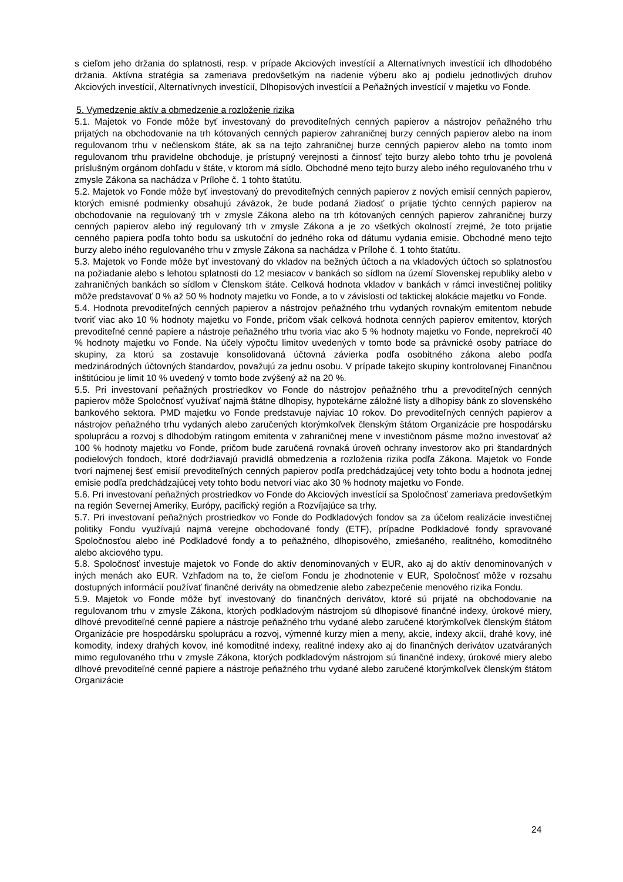s cieľom jeho držania do splatnosti, resp. v prípade Akciových investícií a Alternatívnych investícií ich dlhodobého držania. Aktívna stratégia sa zameriava predovšetkým na riadenie výberu ako aj podielu jednotlivých druhov Akciových investícií, Alternatívnych investícií, Dlhopisových investícií a Peňažných investícií v majetku vo Fonde.
5. Vymedzenie aktív a obmedzenie a rozloženie rizika
5.1. Majetok vo Fonde môže byť investovaný do prevoditeľných cenných papierov a nástrojov peňažného trhu prijatých na obchodovanie na trh kótovaných cenných papierov zahraničnej burzy cenných papierov alebo na inom regulovanom trhu v nečlenskom štáte, ak sa na tejto zahraničnej burze cenných papierov alebo na tomto inom regulovanom trhu pravidelne obchoduje, je prístupný verejnosti a činnosť tejto burzy alebo tohto trhu je povolená príslušným orgánom dohľadu v štáte, v ktorom má sídlo. Obchodné meno tejto burzy alebo iného regulovaného trhu v zmysle Zákona sa nachádza v Prílohe č. 1 tohto štatútu.
5.2. Majetok vo Fonde môže byť investovaný do prevoditeľných cenných papierov z nových emisií cenných papierov, ktorých emisné podmienky obsahujú záväzok, že bude podaná žiadosť o prijatie týchto cenných papierov na obchodovanie na regulovaný trh v zmysle Zákona alebo na trh kótovaných cenných papierov zahraničnej burzy cenných papierov alebo iný regulovaný trh v zmysle Zákona a je zo všetkých okolností zrejmé, že toto prijatie cenného papiera podľa tohto bodu sa uskutoční do jedného roka od dátumu vydania emisie. Obchodné meno tejto burzy alebo iného regulovaného trhu v zmysle Zákona sa nachádza v Prílohe č. 1 tohto štatútu.
5.3. Majetok vo Fonde môže byť investovaný do vkladov na bežných účtoch a na vkladových účtoch so splatnosťou na požiadanie alebo s lehotou splatnosti do 12 mesiacov v bankách so sídlom na území Slovenskej republiky alebo v zahraničných bankách so sídlom v Členskom štáte. Celková hodnota vkladov v bankách v rámci investičnej politiky môže predstavovať 0 % až 50 % hodnoty majetku vo Fonde, a to v závislosti od taktickej alokácie majetku vo Fonde.
5.4. Hodnota prevoditeľných cenných papierov a nástrojov peňažného trhu vydaných rovnakým emitentom nebude tvoriť viac ako 10 % hodnoty majetku vo Fonde, pričom však celková hodnota cenných papierov emitentov, ktorých prevoditeľné cenné papiere a nástroje peňažného trhu tvoria viac ako 5 % hodnoty majetku vo Fonde, neprekročí 40 % hodnoty majetku vo Fonde. Na účely výpočtu limitov uvedených v tomto bode sa právnické osoby patriace do skupiny, za ktorú sa zostavuje konsolidovaná účtovná závierka podľa osobitného zákona alebo podľa medzinárodných účtovných štandardov, považujú za jednu osobu. V prípade takejto skupiny kontrolovanej Finančnou inštitúciou je limit 10 % uvedený v tomto bode zvýšený až na 20 %.
5.5. Pri investovaní peňažných prostriedkov vo Fonde do nástrojov peňažného trhu a prevoditeľných cenných papierov môže Spoločnosť využívať najmä štátne dlhopisy, hypotekárne záložné listy a dlhopisy bánk zo slovenského bankového sektora. PMD majetku vo Fonde predstavuje najviac 10 rokov. Do prevoditeľných cenných papierov a nástrojov peňažného trhu vydaných alebo zaručených ktorýmkoľvek členským štátom Organizácie pre hospodársku spoluprácu a rozvoj s dlhodobým ratingom emitenta v zahraničnej mene v investičnom pásme možno investovať až 100 % hodnoty majetku vo Fonde, pričom bude zaručená rovnaká úroveň ochrany investorov ako pri štandardných podielových fondoch, ktoré dodržiavajú pravidlá obmedzenia a rozloženia rizika podľa Zákona. Majetok vo Fonde tvorí najmenej šesť emisií prevoditeľných cenných papierov podľa predchádzajúcej vety tohto bodu a hodnota jednej emisie podľa predchádzajúcej vety tohto bodu netvorí viac ako 30 % hodnoty majetku vo Fonde.
5.6. Pri investovaní peňažných prostriedkov vo Fonde do Akciových investícií sa Spoločnosť zameriava predovšetkým na región Severnej Ameriky, Európy, pacifický región a Rozvíjajúce sa trhy.
5.7. Pri investovaní peňažných prostriedkov vo Fonde do Podkladových fondov sa za účelom realizácie investičnej politiky Fondu využívajú najmä verejne obchodované fondy (ETF), prípadne Podkladové fondy spravované Spoločnosťou alebo iné Podkladové fondy a to peňažného, dlhopisového, zmiešaného, realitného, komoditného alebo akciového typu.
5.8. Spoločnosť investuje majetok vo Fonde do aktív denominovaných v EUR, ako aj do aktív denominovaných v iných menách ako EUR. Vzhľadom na to, že cieľom Fondu je zhodnotenie v EUR, Spoločnosť môže v rozsahu dostupných informácií používať finančné deriváty na obmedzenie alebo zabezpečenie menového rizika Fondu.
5.9. Majetok vo Fonde môže byť investovaný do finančných derivátov, ktoré sú prijaté na obchodovanie na regulovanom trhu v zmysle Zákona, ktorých podkladovým nástrojom sú dlhopisové finančné indexy, úrokové miery, dlhové prevoditeľné cenné papiere a nástroje peňažného trhu vydané alebo zaručené ktorýmkoľvek členským štátom Organizácie pre hospodársku spoluprácu a rozvoj, výmenné kurzy mien a meny, akcie, indexy akcií, drahé kovy, iné komodity, indexy drahých kovov, iné komoditné indexy, realitné indexy ako aj do finančných derivátov uzatváraných mimo regulovaného trhu v zmysle Zákona, ktorých podkladovým nástrojom sú finančné indexy, úrokové miery alebo dlhové prevoditeľné cenné papiere a nástroje peňažného trhu vydané alebo zaručené ktorýmkoľvek členským štátom Organizácie
24